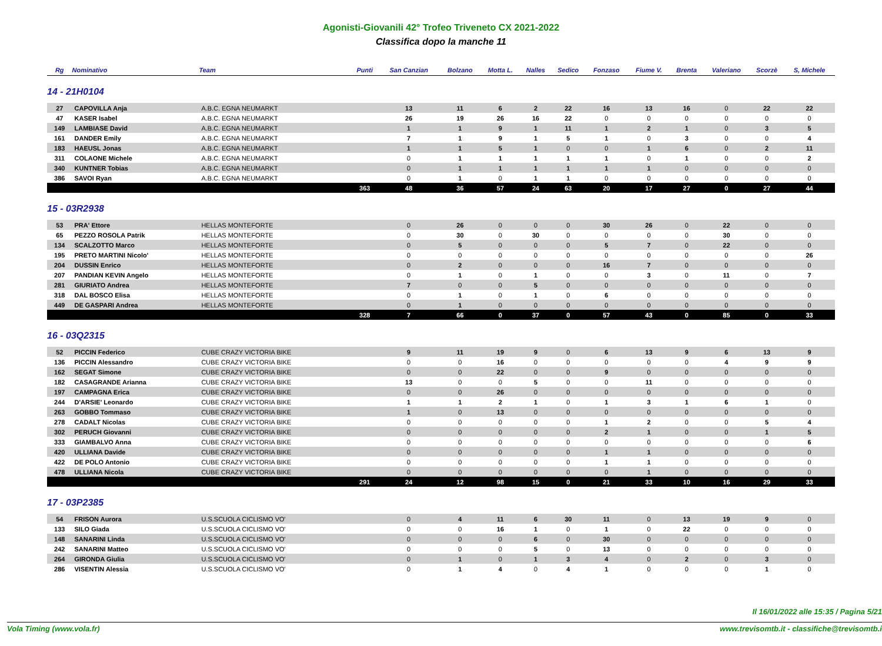Agonisti-Giovanili 42° Trofeo Triveneto CX 2021-2022
Classifica dopo la manche 11
| Rg | Nominativo | Team | Punti | San Canzian | Bolzano | Motta L. | Nalles | Sedico | Fonzaso | Fiume V. | Brenta | Valeriano | Scorzè | S, Michele |
| --- | --- | --- | --- | --- | --- | --- | --- | --- | --- | --- | --- | --- | --- | --- |
| 14 - 21H0104 | | | | | | | | | | | | | | |
| 27 | CAPOVILLA Anja | A.B.C. EGNA NEUMARKT | | 13 | 11 | 6 | 2 | 22 | 16 | 13 | 16 | 0 | 22 | 22 |
| 47 | KASER Isabel | A.B.C. EGNA NEUMARKT | | 26 | 19 | 26 | 16 | 22 | 0 | 0 | 0 | 0 | 0 | 0 |
| 149 | LAMBIASE David | A.B.C. EGNA NEUMARKT | | 1 | 1 | 9 | 1 | 11 | 1 | 2 | 1 | 0 | 3 | 5 |
| 161 | DANDER Emily | A.B.C. EGNA NEUMARKT | | 7 | 1 | 9 | 1 | 5 | 1 | 0 | 3 | 0 | 0 | 4 |
| 183 | HAEUSL Jonas | A.B.C. EGNA NEUMARKT | | 1 | 1 | 5 | 1 | 0 | 0 | 1 | 6 | 0 | 2 | 11 |
| 311 | COLAONE Michele | A.B.C. EGNA NEUMARKT | | 0 | 1 | 1 | 1 | 1 | 1 | 0 | 1 | 0 | 0 | 2 |
| 340 | KUNTNER Tobias | A.B.C. EGNA NEUMARKT | | 0 | 1 | 1 | 1 | 1 | 1 | 1 | 0 | 0 | 0 | 0 |
| 386 | SAVOI Ryan | A.B.C. EGNA NEUMARKT | | 0 | 1 | 0 | 1 | 1 | 0 | 0 | 0 | 0 | 0 | 0 |
| | | | 363 | 48 | 36 | 57 | 24 | 63 | 20 | 17 | 27 | 0 | 27 | 44 |
| 15 - 03R2938 | | | | | | | | | | | | | | |
| 53 | PRA' Ettore | HELLAS MONTEFORTE | | 0 | 26 | 0 | 0 | 0 | 30 | 26 | 0 | 22 | 0 | 0 |
| 65 | PEZZO ROSOLA Patrik | HELLAS MONTEFORTE | | 0 | 30 | 0 | 30 | 0 | 0 | 0 | 0 | 30 | 0 | 0 |
| 134 | SCALZOTTO Marco | HELLAS MONTEFORTE | | 0 | 5 | 0 | 0 | 0 | 5 | 7 | 0 | 22 | 0 | 0 |
| 195 | PRETO MARTINI Nicolo' | HELLAS MONTEFORTE | | 0 | 0 | 0 | 0 | 0 | 0 | 0 | 0 | 0 | 0 | 26 |
| 204 | DUSSIN Enrico | HELLAS MONTEFORTE | | 0 | 2 | 0 | 0 | 0 | 16 | 7 | 0 | 0 | 0 | 0 |
| 207 | PANDIAN KEVIN Angelo | HELLAS MONTEFORTE | | 0 | 1 | 0 | 1 | 0 | 0 | 3 | 0 | 11 | 0 | 7 |
| 281 | GIURIATO Andrea | HELLAS MONTEFORTE | | 7 | 0 | 0 | 5 | 0 | 0 | 0 | 0 | 0 | 0 | 0 |
| 318 | DAL BOSCO Elisa | HELLAS MONTEFORTE | | 0 | 1 | 0 | 1 | 0 | 6 | 0 | 0 | 0 | 0 | 0 |
| 449 | DE GASPARI Andrea | HELLAS MONTEFORTE | | 0 | 1 | 0 | 0 | 0 | 0 | 0 | 0 | 0 | 0 | 0 |
| | | | 328 | 7 | 66 | 0 | 37 | 0 | 57 | 43 | 0 | 85 | 0 | 33 |
| 16 - 03Q2315 | | | | | | | | | | | | | | |
| 52 | PICCIN Federico | CUBE CRAZY VICTORIA BIKE | | 9 | 11 | 19 | 9 | 0 | 6 | 13 | 9 | 6 | 13 | 9 |
| 136 | PICCIN Alessandro | CUBE CRAZY VICTORIA BIKE | | 0 | 0 | 16 | 0 | 0 | 0 | 0 | 0 | 4 | 9 | 9 |
| 162 | SEGAT Simone | CUBE CRAZY VICTORIA BIKE | | 0 | 0 | 22 | 0 | 0 | 9 | 0 | 0 | 0 | 0 | 0 |
| 182 | CASAGRANDE Arianna | CUBE CRAZY VICTORIA BIKE | | 13 | 0 | 0 | 5 | 0 | 0 | 11 | 0 | 0 | 0 | 0 |
| 197 | CAMPAGNA Erica | CUBE CRAZY VICTORIA BIKE | | 0 | 0 | 26 | 0 | 0 | 0 | 0 | 0 | 0 | 0 | 0 |
| 244 | D'ARSIE' Leonardo | CUBE CRAZY VICTORIA BIKE | | 1 | 1 | 2 | 1 | 0 | 1 | 3 | 1 | 6 | 1 | 0 |
| 263 | GOBBO Tommaso | CUBE CRAZY VICTORIA BIKE | | 1 | 0 | 13 | 0 | 0 | 0 | 0 | 0 | 0 | 0 | 0 |
| 278 | CADALT Nicolas | CUBE CRAZY VICTORIA BIKE | | 0 | 0 | 0 | 0 | 0 | 1 | 2 | 0 | 0 | 5 | 4 |
| 302 | PERUCH Giovanni | CUBE CRAZY VICTORIA BIKE | | 0 | 0 | 0 | 0 | 0 | 2 | 1 | 0 | 0 | 1 | 5 |
| 333 | GIAMBALVO Anna | CUBE CRAZY VICTORIA BIKE | | 0 | 0 | 0 | 0 | 0 | 0 | 0 | 0 | 0 | 0 | 6 |
| 420 | ULLIANA Davide | CUBE CRAZY VICTORIA BIKE | | 0 | 0 | 0 | 0 | 0 | 1 | 1 | 0 | 0 | 0 | 0 |
| 422 | DE POLO Antonio | CUBE CRAZY VICTORIA BIKE | | 0 | 0 | 0 | 0 | 0 | 1 | 1 | 0 | 0 | 0 | 0 |
| 478 | ULLIANA Nicola | CUBE CRAZY VICTORIA BIKE | | 0 | 0 | 0 | 0 | 0 | 0 | 1 | 0 | 0 | 0 | 0 |
| | | | 291 | 24 | 12 | 98 | 15 | 0 | 21 | 33 | 10 | 16 | 29 | 33 |
| 17 - 03P2385 | | | | | | | | | | | | | | |
| 54 | FRISON Aurora | U.S.SCUOLA CICLISMO VO' | | 0 | 4 | 11 | 6 | 30 | 11 | 0 | 13 | 19 | 9 | 0 |
| 133 | SILO Giada | U.S.SCUOLA CICLISMO VO' | | 0 | 0 | 16 | 1 | 0 | 1 | 0 | 22 | 0 | 0 | 0 |
| 148 | SANARINI Linda | U.S.SCUOLA CICLISMO VO' | | 0 | 0 | 0 | 6 | 0 | 30 | 0 | 0 | 0 | 0 | 0 |
| 242 | SANARINI Matteo | U.S.SCUOLA CICLISMO VO' | | 0 | 0 | 0 | 5 | 0 | 13 | 0 | 0 | 0 | 0 | 0 |
| 264 | GIRONDA Giulia | U.S.SCUOLA CICLISMO VO' | | 0 | 1 | 0 | 1 | 3 | 4 | 0 | 2 | 0 | 3 | 0 |
| 286 | VISENTIN Alessia | U.S.SCUOLA CICLISMO VO' | | 0 | 1 | 4 | 0 | 4 | 1 | 0 | 0 | 0 | 1 | 0 |
Il 16/01/2022 alle 15:35 / Pagina 5/21
Vola Timing (www.vola.fr) www.trevisomtb.it - classifiche@trevisomtb.i